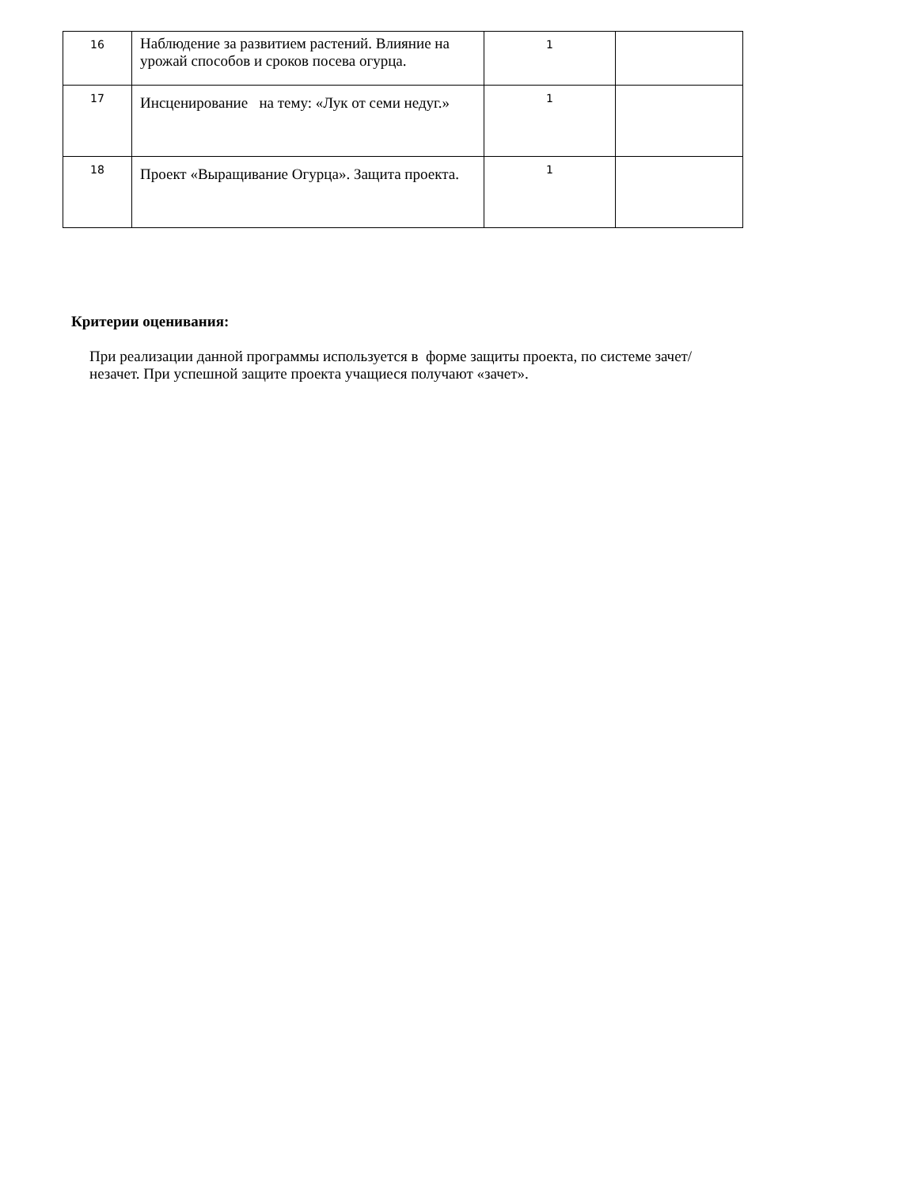| 16 | Наблюдение за развитием растений. Влияние на урожай способов и сроков посева огурца. | 1 | |
| 17 | Инсценирование на тему: «Лук от семи недуг.» | 1 | |
| 18 | Проект «Выращивание Огурца». Защита проекта. | 1 | |
Критерии оценивания:
При реализации данной программы используется в форме защиты проекта, по системе зачет/незачет. При успешной защите проекта учащиеся получают «зачет».